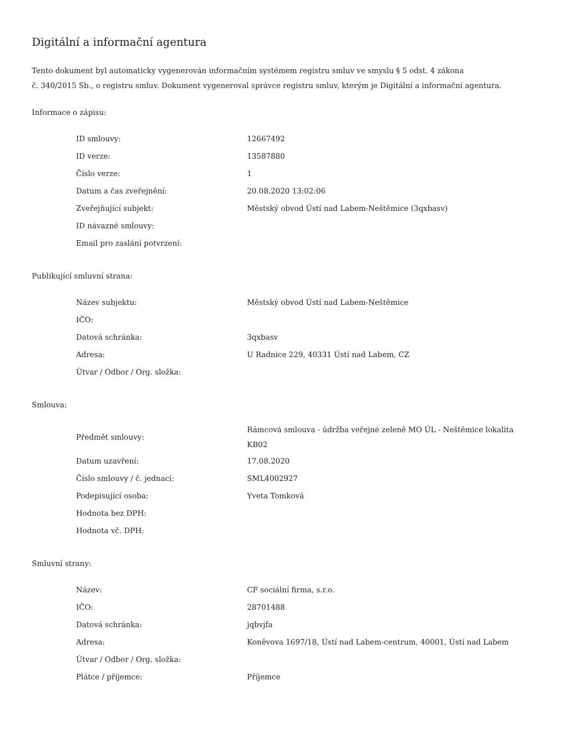Digitální a informační agentura
Tento dokument byl automaticky vygenerován informačním systémem registru smluv ve smyslu § 5 odst. 4 zákona
č. 340/2015 Sb., o registru smluv. Dokument vygeneroval správce registru smluv, kterým je Digitální a informační agentura.
Informace o zápisu:
| ID smlouvy: | 12667492 |
| ID verze: | 13587880 |
| Číslo verze: | 1 |
| Datum a čas zveřejnění: | 20.08.2020 13:02:06 |
| Zveřejňující subjekt: | Městský obvod Ústí nad Labem-Neštěmice (3qxbasv) |
| ID návazné smlouvy: | |
| Email pro zaslání potvrzení: | |
Publikující smluvní strana:
| Název subjektu: | Městský obvod Ústí nad Labem-Neštěmice |
| IČO: | |
| Datová schránka: | 3qxbasv |
| Adresa: | U Radnice 229, 40331 Ústí nad Labem, CZ |
| Útvar / Odbor / Org. složka: | |
Smlouva:
| Předmět smlouvy: | Rámcová smlouva - údržba veřejné zeleně MO ÚL - Neštěmice lokalita KB02 |
| Datum uzavření: | 17.08.2020 |
| Číslo smlouvy / č. jednací: | SML4002927 |
| Podepisující osoba: | Yveta Tomková |
| Hodnota bez DPH: | |
| Hodnota vč. DPH: | |
Smluvní strany:
| Název: | CF sociální firma, s.r.o. |
| IČO: | 28701488 |
| Datová schránka: | jqbvjfa |
| Adresa: | Koněvova 1697/18, Ústí nad Labem-centrum, 40001, Ústí nad Labem |
| Útvar / Odbor / Org. složka: | |
| Plátce / příjemce: | Příjemce |